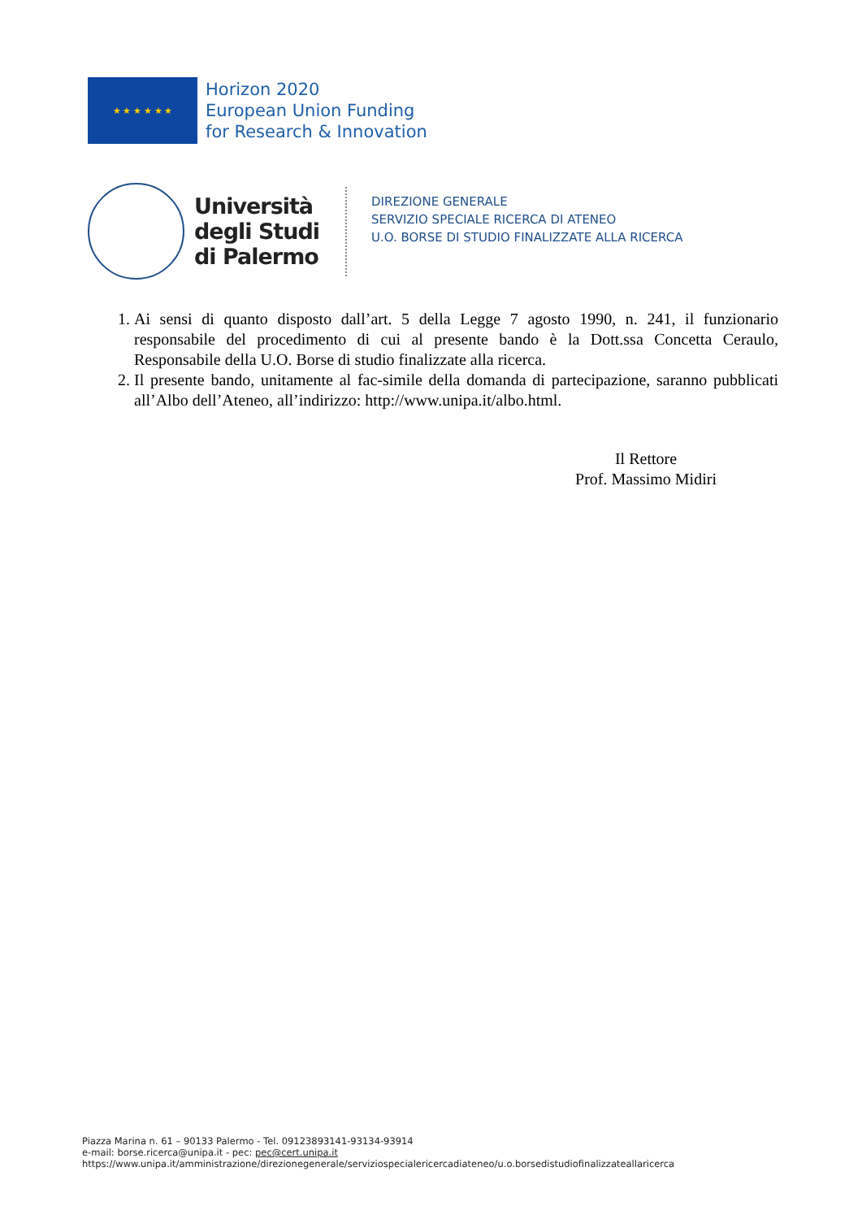★ ★ ★ ★ ★ ★
Horizon 2020
European Union Funding
for Research & Innovation
Università
degli Studi
di Palermo
DIREZIONE GENERALE
SERVIZIO SPECIALE RICERCA DI ATENEO
U.O. BORSE DI STUDIO FINALIZZATE ALLA RICERCA
1. Ai sensi di quanto disposto dall’art. 5 della Legge 7 agosto 1990, n. 241, il funzionario responsabile del procedimento di cui al presente bando è la Dott.ssa Concetta Ceraulo, Responsabile della U.O. Borse di studio finalizzate alla ricerca.
2. Il presente bando, unitamente al fac-simile della domanda di partecipazione, saranno pubblicati all’Albo dell’Ateneo, all’indirizzo: http://www.unipa.it/albo.html.
Il Rettore
Prof. Massimo Midiri
Piazza Marina n. 61 – 90133 Palermo - Tel. 09123893141-93134-93914
e-mail: borse.ricerca@unipa.it - pec: pec@cert.unipa.it
https://www.unipa.it/amministrazione/direzionegenerale/serviziospecialericercadiateneo/u.o.borsedistudiofinalizzateallaricerca